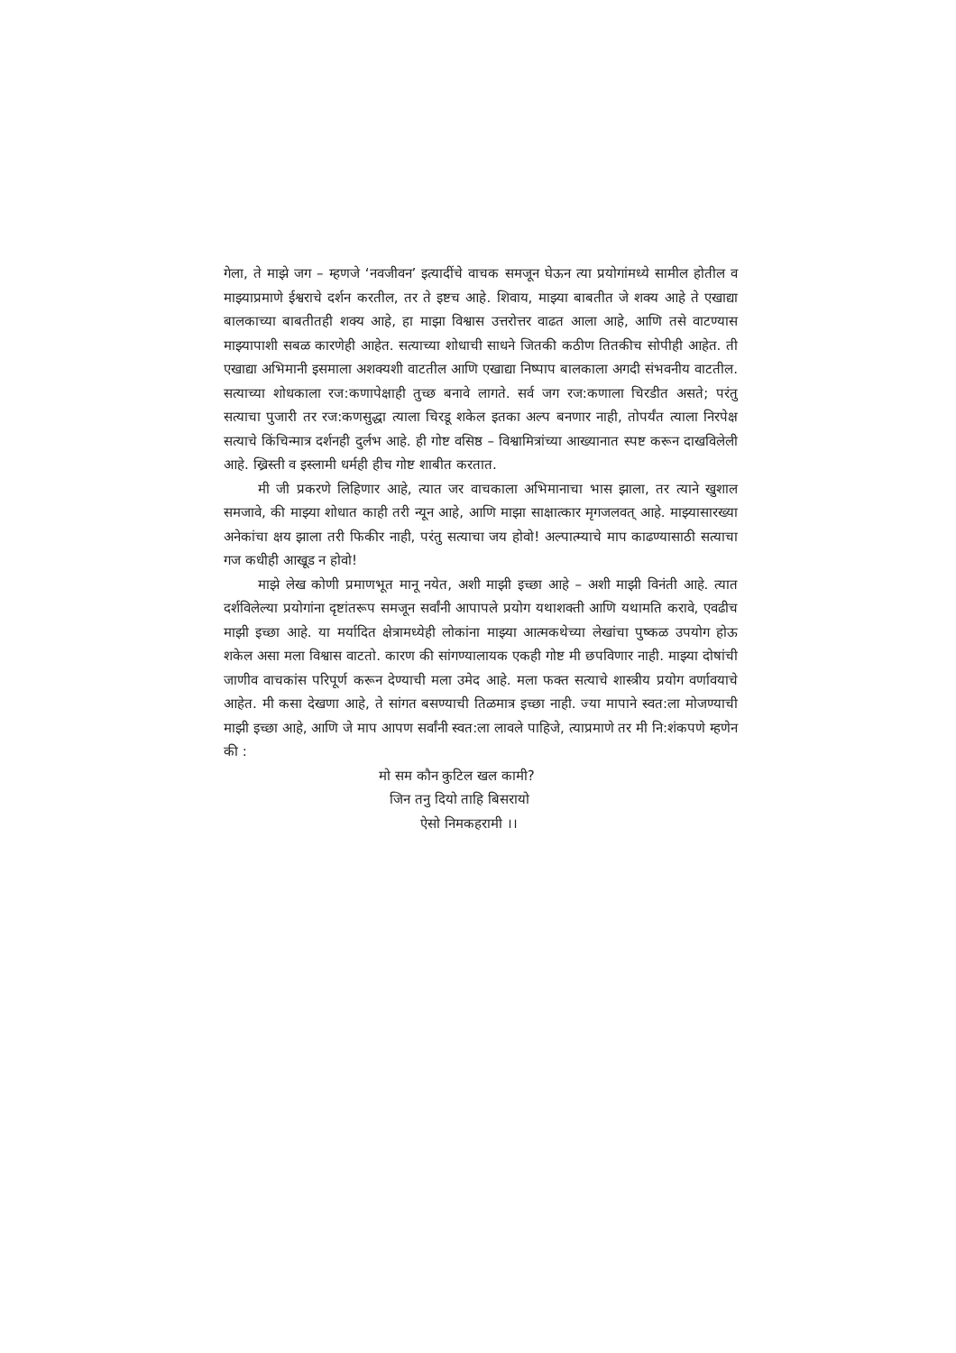गेला, ते माझे जग – म्हणजे ‘नवजीवन’ इत्यादींचे वाचक समजून घेऊन त्या प्रयोगांमध्ये सामील होतील व माझ्याप्रमाणे ईश्वराचे दर्शन करतील, तर ते इष्टच आहे. शिवाय, माझ्या बाबतीत जे शक्य आहे ते एखाद्या बालकाच्या बाबतीतही शक्य आहे, हा माझा विश्वास उत्तरोत्तर वाढत आला आहे, आणि तसे वाटण्यास माझ्यापाशी सबळ कारणेही आहेत. सत्याच्या शोधाची साधने जितकी कठीण तितकीच सोपीही आहेत. ती एखाद्या अभिमानी इसमाला अशक्यशी वाटतील आणि एखाद्या निष्पाप बालकाला अगदी संभवनीय वाटतील. सत्याच्या शोधकाला रज:कणापेक्षाही तुच्छ बनावे लागते. सर्व जग रज:कणाला चिरडीत असते; परंतु सत्याचा पुजारी तर रज:कणसुद्धा त्याला चिरडू शकेल इतका अल्प बनणार नाही, तोपर्यंत त्याला निरपेक्ष सत्याचे किंचिन्मात्र दर्शनही दुर्लभ आहे. ही गोष्ट वसिष्ठ – विश्वामित्रांच्या आख्यानात स्पष्ट करून दाखविलेली आहे. ख्रिस्ती व इस्लामी धर्मही हीच गोष्ट शाबीत करतात.
मी जी प्रकरणे लिहिणार आहे, त्यात जर वाचकाला अभिमानाचा भास झाला, तर त्याने खुशाल समजावे, की माझ्या शोधात काही तरी न्यून आहे, आणि माझा साक्षात्कार मृगजलवत् आहे. माझ्यासारख्या अनेकांचा क्षय झाला तरी फिकीर नाही, परंतु सत्याचा जय होवो! अल्पात्म्याचे माप काढण्यासाठी सत्याचा गज कधीही आखूड न होवो!
माझे लेख कोणी प्रमाणभूत मानू नयेत, अशी माझी इच्छा आहे – अशी माझी विनंती आहे. त्यात दर्शविलेल्या प्रयोगांना दृष्टांतरूप समजून सर्वांनी आपापले प्रयोग यथाशक्ती आणि यथामति करावे, एवढीच माझी इच्छा आहे. या मर्यादित क्षेत्रामध्येही लोकांना माझ्या आत्मकथेच्या लेखांचा पुष्कळ उपयोग होऊ शकेल असा मला विश्वास वाटतो. कारण की सांगण्यालायक एकही गोष्ट मी छपविणार नाही. माझ्या दोषांची जाणीव वाचकांस परिपूर्ण करून देण्याची मला उमेद आहे. मला फक्त सत्याचे शास्त्रीय प्रयोग वर्णावयाचे आहेत. मी कसा देखणा आहे, ते सांगत बसण्याची तिळमात्र इच्छा नाही. ज्या मापाने स्वत:ला मोजण्याची माझी इच्छा आहे, आणि जे माप आपण सर्वांनी स्वत:ला लावले पाहिजे, त्याप्रमाणे तर मी नि:शंकपणे म्हणेन की :
मो सम कौन कुटिल खल कामी?
जिन तनु दियो ताहि बिसरायो
ऐसो निमकहरामी ।।